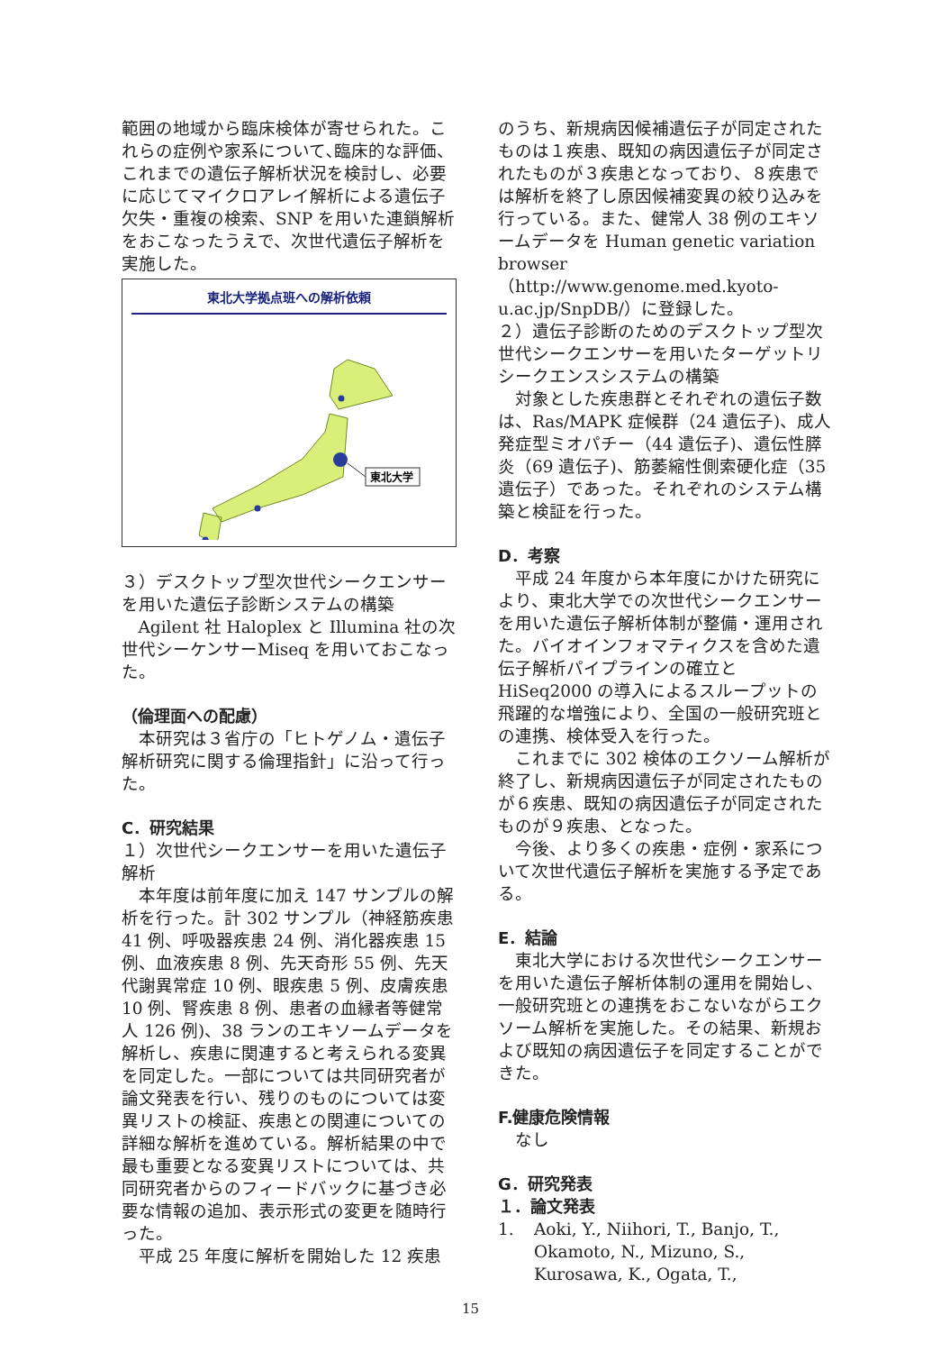範囲の地域から臨床検体が寄せられた。これらの症例や家系について､臨床的な評価、これまでの遺伝子解析状況を検討し、必要に応じてマイクロアレイ解析による遺伝子欠失・重複の検索、SNP を用いた連鎖解析をおこなったうえで、次世代遺伝子解析を実施した。
東北大学拠点班への解析依頼
東北大学
３）デスクトップ型次世代シークエンサーを用いた遺伝子診断システムの構築
Agilent 社 Haloplex と Illumina 社の次世代シーケンサーMiseq を用いておこなった。
（倫理面への配慮）
本研究は３省庁の「ヒトゲノム・遺伝子解析研究に関する倫理指針」に沿って行った。
C．研究結果
１）次世代シークエンサーを用いた遺伝子解析
本年度は前年度に加え 147 サンプルの解析を行った。計 302 サンプル（神経筋疾患 41 例、呼吸器疾患 24 例、消化器疾患 15 例、血液疾患 8 例、先天奇形 55 例、先天代謝異常症 10 例、眼疾患 5 例、皮膚疾患 10 例、腎疾患 8 例、患者の血縁者等健常人 126 例)、38 ランのエキソームデータを解析し、疾患に関連すると考えられる変異を同定した。一部については共同研究者が論文発表を行い、残りのものについては変異リストの検証、疾患との関連についての詳細な解析を進めている。解析結果の中で最も重要となる変異リストについては、共同研究者からのフィードバックに基づき必要な情報の追加、表示形式の変更を随時行った。
平成 25 年度に解析を開始した 12 疾患
のうち、新規病因候補遺伝子が同定されたものは１疾患、既知の病因遺伝子が同定されたものが３疾患となっており、８疾患では解析を終了し原因候補変異の絞り込みを行っている。また、健常人 38 例のエキソームデータを Human genetic variation browser
（http://www.genome.med.kyoto-u.ac.jp/SnpDB/）に登録した。
２）遺伝子診断のためのデスクトップ型次世代シークエンサーを用いたターゲットリシークエンスシステムの構築
対象とした疾患群とそれぞれの遺伝子数は、Ras/MAPK 症候群（24 遺伝子)、成人発症型ミオパチー（44 遺伝子)、遺伝性膵炎（69 遺伝子)、筋萎縮性側索硬化症（35 遺伝子）であった。それぞれのシステム構築と検証を行った。
D．考察
平成 24 年度から本年度にかけた研究により、東北大学での次世代シークエンサーを用いた遺伝子解析体制が整備・運用された。バイオインフォマティクスを含めた遺伝子解析パイプラインの確立と HiSeq2000 の導入によるスループットの飛躍的な増強により、全国の一般研究班との連携、検体受入を行った。
これまでに 302 検体のエクソーム解析が終了し、新規病因遺伝子が同定されたものが６疾患、既知の病因遺伝子が同定されたものが９疾患、となった。
今後、より多くの疾患・症例・家系について次世代遺伝子解析を実施する予定である。
E．結論
東北大学における次世代シークエンサーを用いた遺伝子解析体制の運用を開始し、一般研究班との連携をおこないながらエクソーム解析を実施した。その結果、新規および既知の病因遺伝子を同定することができた。
F.健康危険情報
なし
G．研究発表
１．論文発表
1. Aoki, Y., Niihori, T., Banjo, T., Okamoto, N., Mizuno, S., Kurosawa, K., Ogata, T.,
15